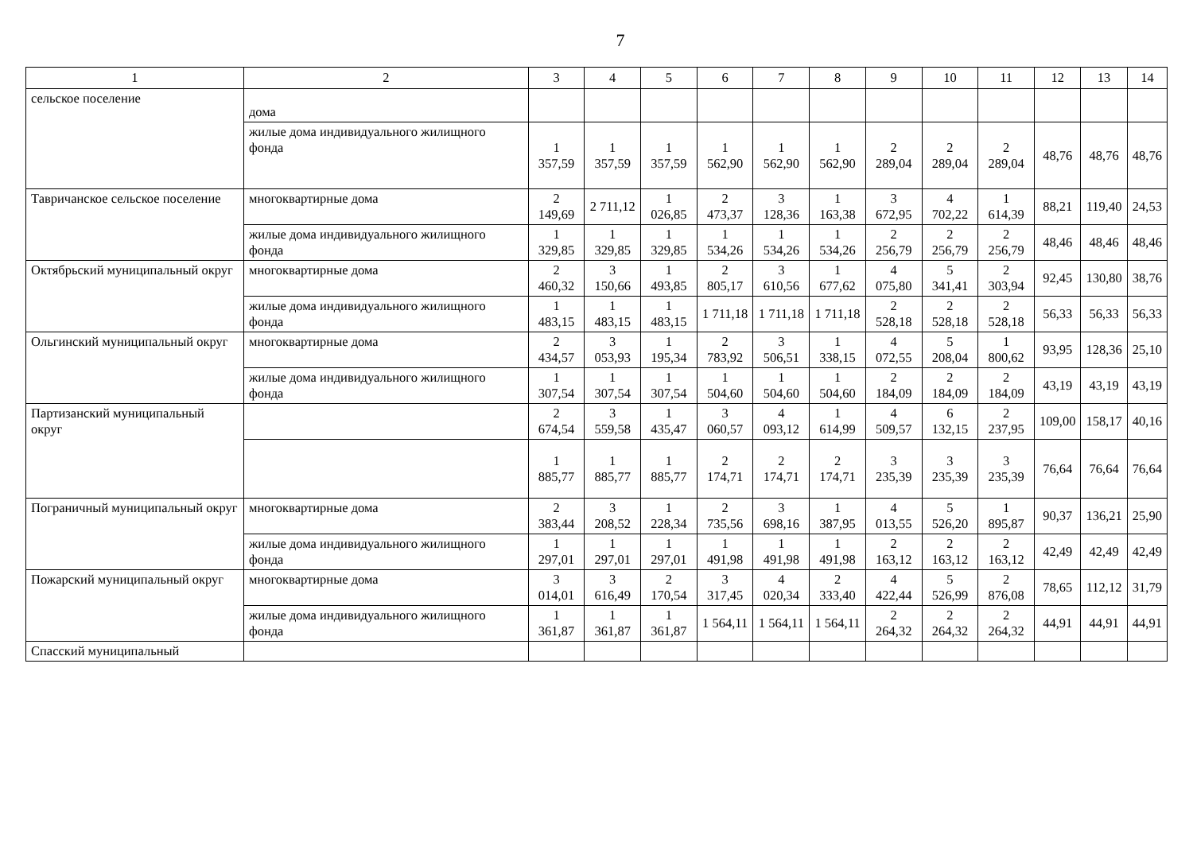7
| 1 | 2 | 3 | 4 | 5 | 6 | 7 | 8 | 9 | 10 | 11 | 12 | 13 | 14 |
| --- | --- | --- | --- | --- | --- | --- | --- | --- | --- | --- | --- | --- | --- |
| сельское поселение | дома | | | | | | | | | | | | |
| | жилые дома индивидуального жилищного фонда | 1 357,59 | 1 357,59 | 1 357,59 | 1 562,90 | 1 562,90 | 1 562,90 | 2 289,04 | 2 289,04 | 2 289,04 | 48,76 | 48,76 | 48,76 |
| Тавричанское сельское поселение | многоквартирные дома | 2 149,69 | 2 711,12 | 1 026,85 | 2 473,37 | 3 128,36 | 1 163,38 | 3 672,95 | 4 702,22 | 1 614,39 | 88,21 | 119,40 | 24,53 |
| | жилые дома индивидуального жилищного фонда | 1 329,85 | 1 329,85 | 1 329,85 | 1 534,26 | 1 534,26 | 1 534,26 | 2 256,79 | 2 256,79 | 2 256,79 | 48,46 | 48,46 | 48,46 |
| Октябрьский муниципальный округ | многоквартирные дома | 2 460,32 | 3 150,66 | 1 493,85 | 2 805,17 | 3 610,56 | 1 677,62 | 4 075,80 | 5 341,41 | 2 303,94 | 92,45 | 130,80 | 38,76 |
| | жилые дома индивидуального жилищного фонда | 1 483,15 | 1 483,15 | 1 483,15 | 1 711,18 | 1 711,18 | 1 711,18 | 2 528,18 | 2 528,18 | 2 528,18 | 56,33 | 56,33 | 56,33 |
| Ольгинский муниципальный округ | многоквартирные дома | 2 434,57 | 3 053,93 | 1 195,34 | 2 783,92 | 3 506,51 | 1 338,15 | 4 072,55 | 5 208,04 | 1 800,62 | 93,95 | 128,36 | 25,10 |
| | жилые дома индивидуального жилищного фонда | 1 307,54 | 1 307,54 | 1 307,54 | 1 504,60 | 1 504,60 | 1 504,60 | 2 184,09 | 2 184,09 | 2 184,09 | 43,19 | 43,19 | 43,19 |
| Партизанский муниципальный округ | | 2 674,54 | 3 559,58 | 1 435,47 | 3 060,57 | 4 093,12 | 1 614,99 | 4 509,57 | 6 132,15 | 2 237,95 | 109,00 | 158,17 | 40,16 |
| | | 1 885,77 | 1 885,77 | 1 885,77 | 2 174,71 | 2 174,71 | 2 174,71 | 3 235,39 | 3 235,39 | 3 235,39 | 76,64 | 76,64 | 76,64 |
| Пограничный муниципальный округ | многоквартирные дома | 2 383,44 | 3 208,52 | 1 228,34 | 2 735,56 | 3 698,16 | 1 387,95 | 4 013,55 | 5 526,20 | 1 895,87 | 90,37 | 136,21 | 25,90 |
| | жилые дома индивидуального жилищного фонда | 1 297,01 | 1 297,01 | 1 297,01 | 1 491,98 | 1 491,98 | 1 491,98 | 2 163,12 | 2 163,12 | 2 163,12 | 42,49 | 42,49 | 42,49 |
| Пожарский муниципальный округ | многоквартирные дома | 3 014,01 | 3 616,49 | 2 170,54 | 3 317,45 | 4 020,34 | 2 333,40 | 4 422,44 | 5 526,99 | 2 876,08 | 78,65 | 112,12 | 31,79 |
| | жилые дома индивидуального жилищного фонда | 1 361,87 | 1 361,87 | 1 361,87 | 1 564,11 | 1 564,11 | 1 564,11 | 2 264,32 | 2 264,32 | 2 264,32 | 44,91 | 44,91 | 44,91 |
| Спасский муниципальный | | | | | | | | | | | | | |